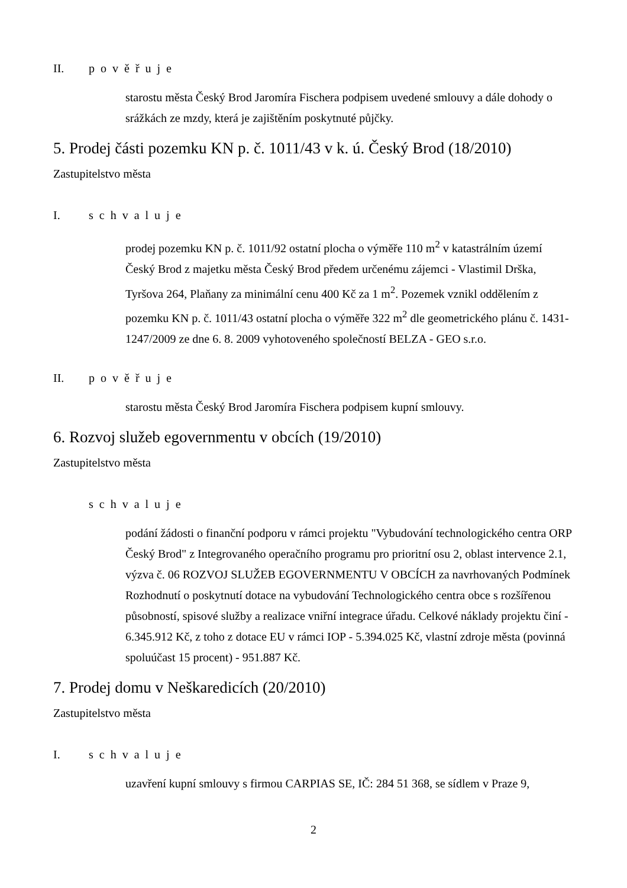II. pověřuje
starostu města Český Brod Jaromíra Fischera podpisem uvedené smlouvy a dále dohody o srážkách ze mzdy, která je zajištěním poskytnuté půjčky.
5. Prodej části pozemku KN p. č. 1011/43 v k. ú. Český Brod (18/2010)
Zastupitelstvo města
I. schvaluje
prodej pozemku KN p. č. 1011/92 ostatní plocha o výměře 110 m<sup>2</sup> v katastrálním území Český Brod z majetku města Český Brod předem určenému zájemci - Vlastimil Drška, Tyršova 264, Plaňany za minimální cenu 400 Kč za 1 m<sup>2</sup>. Pozemek vznikl oddělením z pozemku KN p. č. 1011/43 ostatní plocha o výměře 322 m<sup>2</sup> dle geometrického plánu č. 1431-1247/2009 ze dne 6. 8. 2009 vyhotoveného společností BELZA - GEO s.r.o.
II. pověřuje
starostu města Český Brod Jaromíra Fischera podpisem kupní smlouvy.
6. Rozvoj služeb egovernmentu v obcích (19/2010)
Zastupitelstvo města
schvaluje
podání žádosti o finanční podporu v rámci projektu "Vybudování technologického centra ORP Český Brod" z Integrovaného operačního programu pro prioritní osu 2, oblast intervence 2.1, výzva č. 06 ROZVOJ SLUŽEB EGOVERNMENTU V OBCÍCH za navrhovaných Podmínek Rozhodnutí o poskytnutí dotace na vybudování Technologického centra obce s rozšířenou působností, spisové služby a realizace vniřní integrace úřadu. Celkové náklady projektu činí - 6.345.912 Kč, z toho z dotace EU v rámci IOP - 5.394.025 Kč, vlastní zdroje města (povinná spoluúčast 15 procent) - 951.887 Kč.
7. Prodej domu v Neškaredicích (20/2010)
Zastupitelstvo města
I. schvaluje
uzavření kupní smlouvy s firmou CARPIAS SE, IČ: 284 51 368, se sídlem v Praze 9,
2